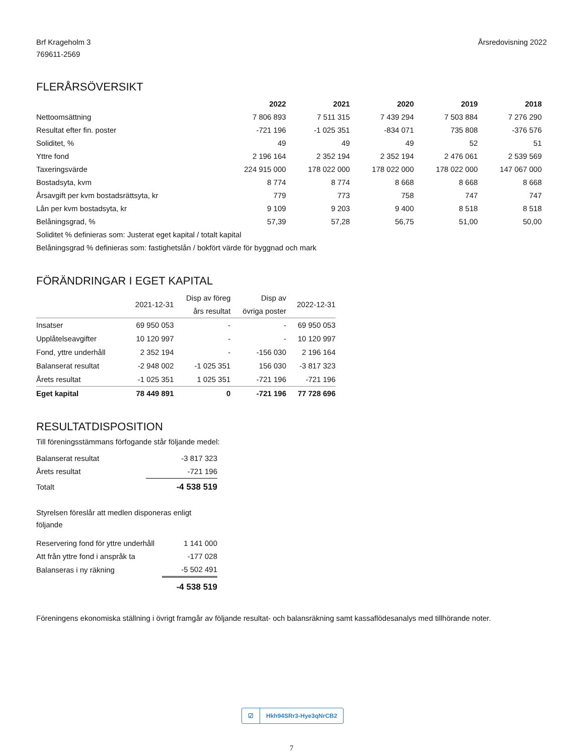Brf Krageholm 3
769611-2569
Årsredovisning 2022
FLERÅRSÖVERSIKT
| | 2022 | 2021 | 2020 | 2019 | 2018 |
| --- | --- | --- | --- | --- | --- |
| Nettoomsättning | 7 806 893 | 7 511 315 | 7 439 294 | 7 503 884 | 7 276 290 |
| Resultat efter fin. poster | -721 196 | -1 025 351 | -834 071 | 735 808 | -376 576 |
| Soliditet, % | 49 | 49 | 49 | 52 | 51 |
| Yttre fond | 2 196 164 | 2 352 194 | 2 352 194 | 2 476 061 | 2 539 569 |
| Taxeringsvärde | 224 915 000 | 178 022 000 | 178 022 000 | 178 022 000 | 147 067 000 |
| Bostadsyta, kvm | 8 774 | 8 774 | 8 668 | 8 668 | 8 668 |
| Årsavgift per kvm bostadsrättsyta, kr | 779 | 773 | 758 | 747 | 747 |
| Lån per kvm bostadsyta, kr | 9 109 | 9 203 | 9 400 | 8 518 | 8 518 |
| Belåningsgrad, % | 57,39 | 57,28 | 56,75 | 51,00 | 50,00 |
| Soliditet % definieras som: Justerat eget kapital / totalt kapital | | | | | |
| Belåningsgrad % definieras som: fastighetslån / bokfört värde för byggnad och mark | | | | | |
FÖRÄNDRINGAR I EGET KAPITAL
| | 2021-12-31 | Disp av föreg års resultat | Disp av övriga poster | 2022-12-31 |
| --- | --- | --- | --- | --- |
| Insatser | 69 950 053 | - | - | 69 950 053 |
| Upplåtelseavgifter | 10 120 997 | - | - | 10 120 997 |
| Fond, yttre underhåll | 2 352 194 | - | -156 030 | 2 196 164 |
| Balanserat resultat | -2 948 002 | -1 025 351 | 156 030 | -3 817 323 |
| Årets resultat | -1 025 351 | 1 025 351 | -721 196 | -721 196 |
| Eget kapital | 78 449 891 | 0 | -721 196 | 77 728 696 |
RESULTATDISPOSITION
Till föreningsstämmans förfogande står följande medel:
| Balanserat resultat | -3 817 323 |
| Årets resultat | -721 196 |
| Totalt | -4 538 519 |
Styrelsen föreslår att medlen disponeras enligt följande
| Reservering fond för yttre underhåll | 1 141 000 |
| Att från yttre fond i anspråk ta | -177 028 |
| Balanseras i ny räkning | -5 502 491 |
| | -4 538 519 |
Föreningens ekonomiska ställning i övrigt framgår av följande resultat- och balansräkning samt kassaflödesanalys med tillhörande noter.
☑ Hkh94SRr3-Hye3qNrCB2
7